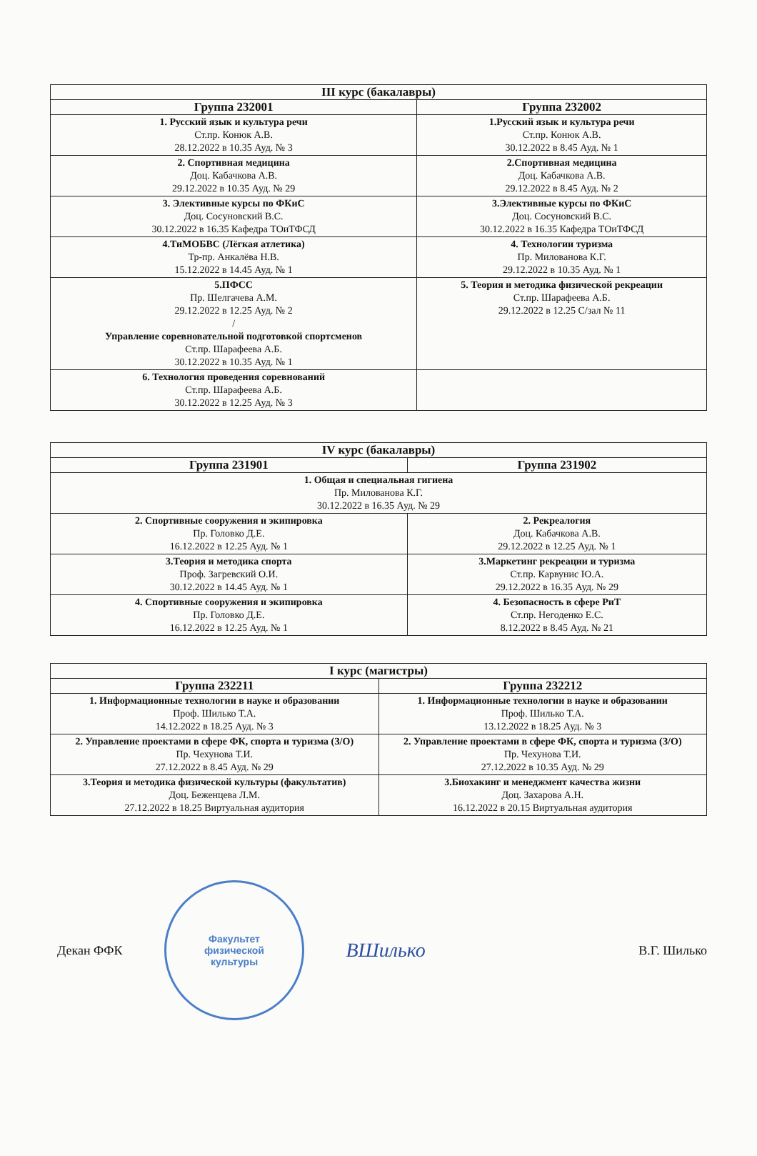| III курс (бакалавры) | |
| --- | --- |
| Группа 232001 | Группа 232002 |
| 1. Русский язык и культура речи Ст.пр. Конюк А.В. 28.12.2022 в 10.35 Ауд. № 3 | 1.Русский язык и культура речи Ст.пр. Конюк А.В. 30.12.2022 в 8.45 Ауд. № 1 |
| 2. Спортивная медицина Доц. Кабачкова А.В. 29.12.2022 в 10.35 Ауд. № 29 | 2.Спортивная медицина Доц. Кабачкова А.В. 29.12.2022 в 8.45 Ауд. № 2 |
| 3. Элективные курсы по ФКиС Доц. Сосуновский В.С. 30.12.2022 в 16.35 Кафедра ТОиТФСД | 3.Элективные курсы по ФКиС Доц. Сосуновский В.С. 30.12.2022 в 16.35 Кафедра ТОиТФСД |
| 4.ТиМОБВС (Лёгкая атлетика) Тр-пр. Анкалёва Н.В. 15.12.2022 в 14.45 Ауд. № 1 | 4. Технологии туризма Пр. Милованова К.Г. 29.12.2022 в 10.35 Ауд. № 1 |
| 5.ПФСС Пр. Шелгачева А.М. 29.12.2022 в 12.25 Ауд. № 2 / Управление соревновательной подготовкой спортсменов Ст.пр. Шарафеева А.Б. 30.12.2022 в 10.35 Ауд. № 1 | 5. Теория и методика физической рекреации Ст.пр. Шарафеева А.Б. 29.12.2022 в 12.25 С/зал № 11 |
| 6. Технология проведения соревнований Ст.пр. Шарафеева А.Б. 30.12.2022 в 12.25 Ауд. № 3 | |
| IV курс (бакалавры) | |
| --- | --- |
| Группа 231901 | Группа 231902 |
| 1. Общая и специальная гигиена Пр. Милованова К.Г. 30.12.2022 в 16.35 Ауд. № 29 | |
| 2. Спортивные сооружения и экипировка Пр. Головко Д.Е. 16.12.2022 в 12.25 Ауд. № 1 | 2. Рекреалогия Доц. Кабачкова А.В. 29.12.2022 в 12.25 Ауд. № 1 |
| 3.Теория и методика спорта Проф. Загревский О.И. 30.12.2022 в 14.45 Ауд. № 1 | 3.Маркетинг рекреации и туризма Ст.пр. Карвунис Ю.А. 29.12.2022 в 16.35 Ауд. № 29 |
| 4. Спортивные сооружения и экипировка Пр. Головко Д.Е. 16.12.2022 в 12.25 Ауд. № 1 | 4. Безопасность в сфере РиТ Ст.пр. Негоденко Е.С. 8.12.2022 в 8.45 Ауд. № 21 |
| I курс (магистры) | |
| --- | --- |
| Группа 232211 | Группа 232212 |
| 1. Информационные технологии в науке и образовании Проф. Шилько Т.А. 14.12.2022 в 18.25 Ауд. № 3 | 1. Информационные технологии в науке и образовании Проф. Шилько Т.А. 13.12.2022 в 18.25 Ауд. № 3 |
| 2. Управление проектами в сфере ФК, спорта и туризма (З/О) Пр. Чехунова Т.И. 27.12.2022 в 8.45 Ауд. № 29 | 2. Управление проектами в сфере ФК, спорта и туризма (З/О) Пр. Чехунова Т.И. 27.12.2022 в 10.35 Ауд. № 29 |
| 3.Теория и методика физической культуры (факультатив) Доц. Беженцева Л.М. 27.12.2022 в 18.25 Виртуальная аудитория | 3.Биохакинг и менеджмент качества жизни Доц. Захарова А.Н. 16.12.2022 в 20.15 Виртуальная аудитория |
Декан ФФК
Факультет
физической
культуры
ВШилько В.Г. Шилько